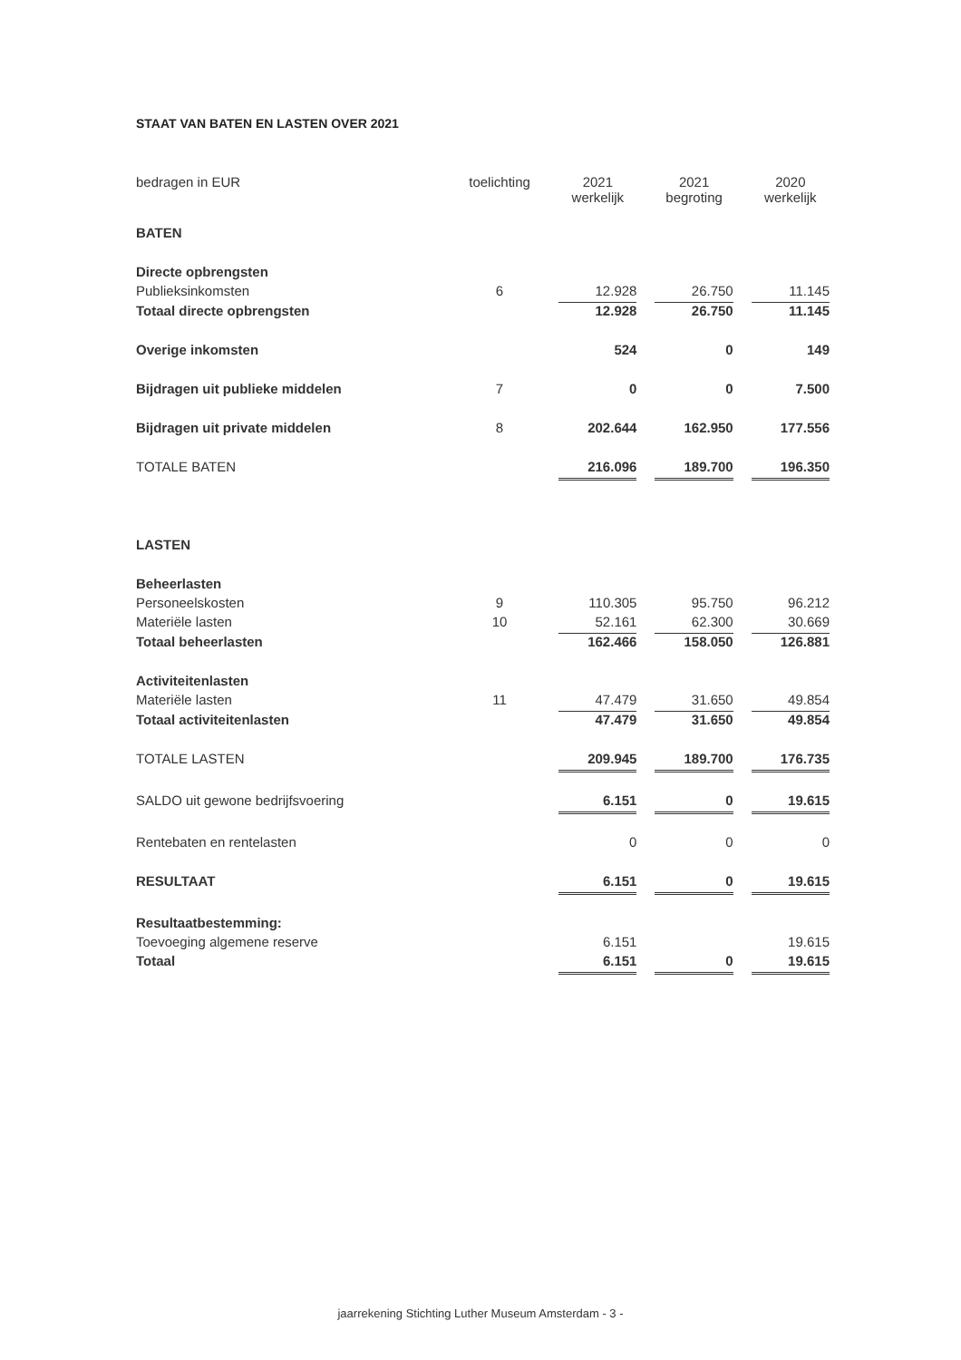STAAT VAN BATEN EN LASTEN OVER 2021
| bedragen in EUR | toelichting | 2021 werkelijk | | 2021 begroting | | 2020 werkelijk |
| BATEN | | | | | | |
| Directe opbrengsten | | | | | | |
| Publieksinkomsten | 6 | 12.928 | | 26.750 | | 11.145 |
| Totaal directe opbrengsten | | 12.928 | | 26.750 | | 11.145 |
| Overige inkomsten | | 524 | | 0 | | 149 |
| Bijdragen uit publieke middelen | 7 | 0 | | 0 | | 7.500 |
| Bijdragen uit private middelen | 8 | 202.644 | | 162.950 | | 177.556 |
| TOTALE BATEN | | 216.096 | | 189.700 | | 196.350 |
| LASTEN | | | | | | |
| Beheerlasten | | | | | | |
| Personeelskosten | 9 | 110.305 | | 95.750 | | 96.212 |
| Materiële lasten | 10 | 52.161 | | 62.300 | | 30.669 |
| Totaal beheerlasten | | 162.466 | | 158.050 | | 126.881 |
| Activiteitenlasten | | | | | | |
| Materiële lasten | 11 | 47.479 | | 31.650 | | 49.854 |
| Totaal activiteitenlasten | | 47.479 | | 31.650 | | 49.854 |
| TOTALE LASTEN | | 209.945 | | 189.700 | | 176.735 |
| SALDO uit gewone bedrijfsvoering | | 6.151 | | 0 | | 19.615 |
| Rentebaten en rentelasten | | 0 | | 0 | | 0 |
| RESULTAAT | | 6.151 | | 0 | | 19.615 |
| Resultaatbestemming: | | | | | | |
| Toevoeging algemene reserve | | 6.151 | | | | 19.615 |
| Totaal | | 6.151 | | 0 | | 19.615 |
jaarrekening Stichting Luther Museum Amsterdam - 3 -